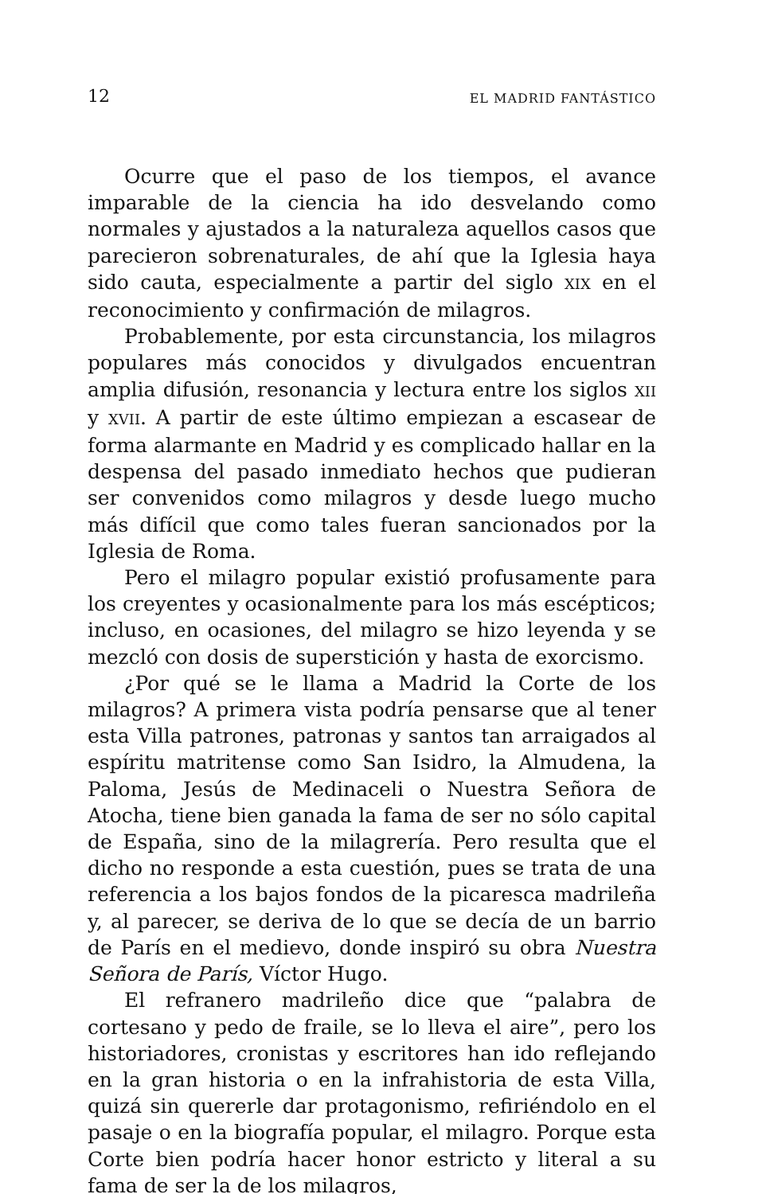12 EL MADRID FANTÁSTICO
Ocurre que el paso de los tiempos, el avance imparable de la ciencia ha ido desvelando como normales y ajustados a la naturaleza aquellos casos que parecieron sobrenaturales, de ahí que la Iglesia haya sido cauta, especialmente a partir del siglo XIX en el reconocimiento y confirmación de milagros.
Probablemente, por esta circunstancia, los milagros populares más conocidos y divulgados encuentran amplia difusión, resonancia y lectura entre los siglos XII y XVII. A partir de este último empiezan a escasear de forma alarmante en Madrid y es complicado hallar en la despensa del pasado inmediato hechos que pudieran ser convenidos como milagros y desde luego mucho más difícil que como tales fueran sancionados por la Iglesia de Roma.
Pero el milagro popular existió profusamente para los creyentes y ocasionalmente para los más escépticos; incluso, en ocasiones, del milagro se hizo leyenda y se mezcló con dosis de superstición y hasta de exorcismo.
¿Por qué se le llama a Madrid la Corte de los milagros? A primera vista podría pensarse que al tener esta Villa patrones, patronas y santos tan arraigados al espíritu matritense como San Isidro, la Almudena, la Paloma, Jesús de Medinaceli o Nuestra Señora de Atocha, tiene bien ganada la fama de ser no sólo capital de España, sino de la milagrería. Pero resulta que el dicho no responde a esta cuestión, pues se trata de una referencia a los bajos fondos de la picaresca madrileña y, al parecer, se deriva de lo que se decía de un barrio de París en el medievo, donde inspiró su obra Nuestra Señora de París, Víctor Hugo.
El refranero madrileño dice que “palabra de cortesano y pedo de fraile, se lo lleva el aire”, pero los historiadores, cronistas y escritores han ido reflejando en la gran historia o en la infrahistoria de esta Villa, quizá sin quererle dar protagonismo, refiriéndolo en el pasaje o en la biografía popular, el milagro. Porque esta Corte bien podría hacer honor estricto y literal a su fama de ser la de los milagros,